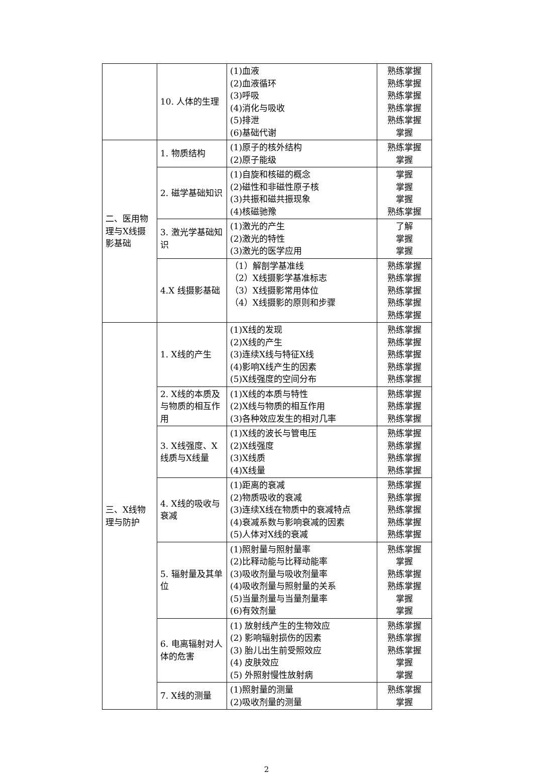| | 10. 人体的生理 | (1)血液 (2)血液循环 (3)呼吸 (4)消化与吸收 (5)排泄 (6)基础代谢 | 熟练掌握 熟练掌握 熟练掌握 熟练掌握 熟练掌握 掌握 |
| 二、医用物理与X线摄影基础 | 1. 物质结构 | (1)原子的核外结构 (2)原子能级 | 熟练掌握 掌握 |
| | 2. 磁学基础知识 | (1)自旋和核磁的概念 (2)磁性和非磁性原子核 (3)共振和磁共振现象 (4)核磁驰豫 | 掌握 掌握 掌握 熟练掌握 |
| | 3. 激光学基础知识 | (1)激光的产生 (2)激光的特性 (3)激光的医学应用 | 了解 掌握 掌握 |
| | 4.X 线摄影基础 | （1）解剖学基准线 （2）X线摄影学基准标志 （3）X线摄影常用体位 （4）X线摄影的原则和步骤 | 熟练掌握 熟练掌握 熟练掌握 熟练掌握 熟练掌握 |
| 三、X线物理与防护 | 1. X线的产生 | (1)X线的发现 (2)X线的产生 (3)连续X线与特征X线 (4)影响X线产生的因素 (5)X线强度的空间分布 | 熟练掌握 熟练掌握 熟练掌握 熟练掌握 熟练掌握 |
| | 2. X线的本质及与物质的相互作用 | (1)X线的本质与特性 (2)X线与物质的相互作用 (3)各种效应发生的相对几率 | 熟练掌握 熟练掌握 熟练掌握 |
| | 3. X线强度、X线质与X线量 | (1)X线的波长与管电压 (2)X线强度 (3)X线质 (4)X线量 | 熟练掌握 熟练掌握 熟练掌握 熟练掌握 |
| | 4. X线的吸收与衰减 | (1)距离的衰减 (2)物质吸收的衰减 (3)连续X线在物质中的衰减特点 (4)衰减系数与影响衰减的因素 (5)人体对X线的衰减 | 熟练掌握 熟练掌握 熟练掌握 熟练掌握 熟练掌握 |
| | 5. 辐射量及其单位 | (1)照射量与照射量率 (2)比释动能与比释动能率 (3)吸收剂量与吸收剂量率 (4)吸收剂量与照射量的关系 (5)当量剂量与当量剂量率 (6)有效剂量 | 熟练掌握 掌握 熟练掌握 熟练掌握 掌握 掌握 |
| | 6. 电离辐射对人体的危害 | (1) 放射线产生的生物效应 (2) 影响辐射损伤的因素 (3) 胎儿出生前受照效应 (4) 皮肤效应 (5) 外照射慢性放射病 | 熟练掌握 熟练掌握 熟练掌握 掌握 掌握 |
| | 7. X线的测量 | (1)照射量的测量 (2)吸收剂量的测量 | 熟练掌握 掌握 |
2